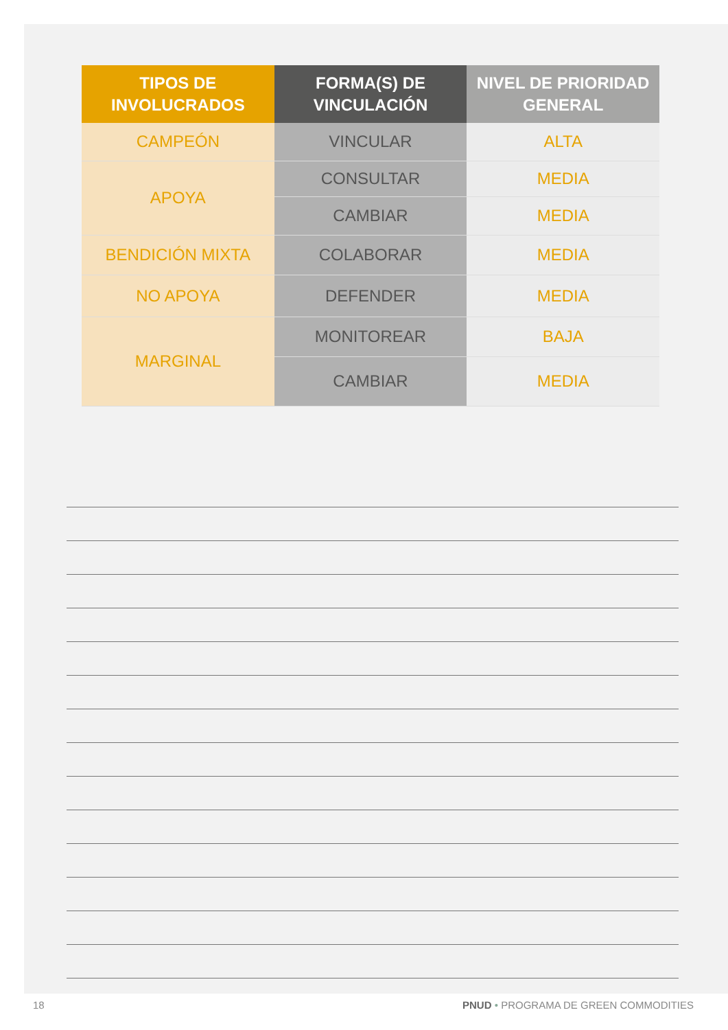| TIPOS DE INVOLUCRADOS | FORMA(S) DE VINCULACIÓN | NIVEL DE PRIORIDAD GENERAL |
| --- | --- | --- |
| CAMPEÓN | VINCULAR | ALTA |
| APOYA | CONSULTAR | MEDIA |
| | CAMBIAR | MEDIA |
| BENDICIÓN MIXTA | COLABORAR | MEDIA |
| NO APOYA | DEFENDER | MEDIA |
| MARGINAL | MONITOREAR | BAJA |
| | CAMBIAR | MEDIA |
18 PNUD • PROGRAMA DE GREEN COMMODITIES